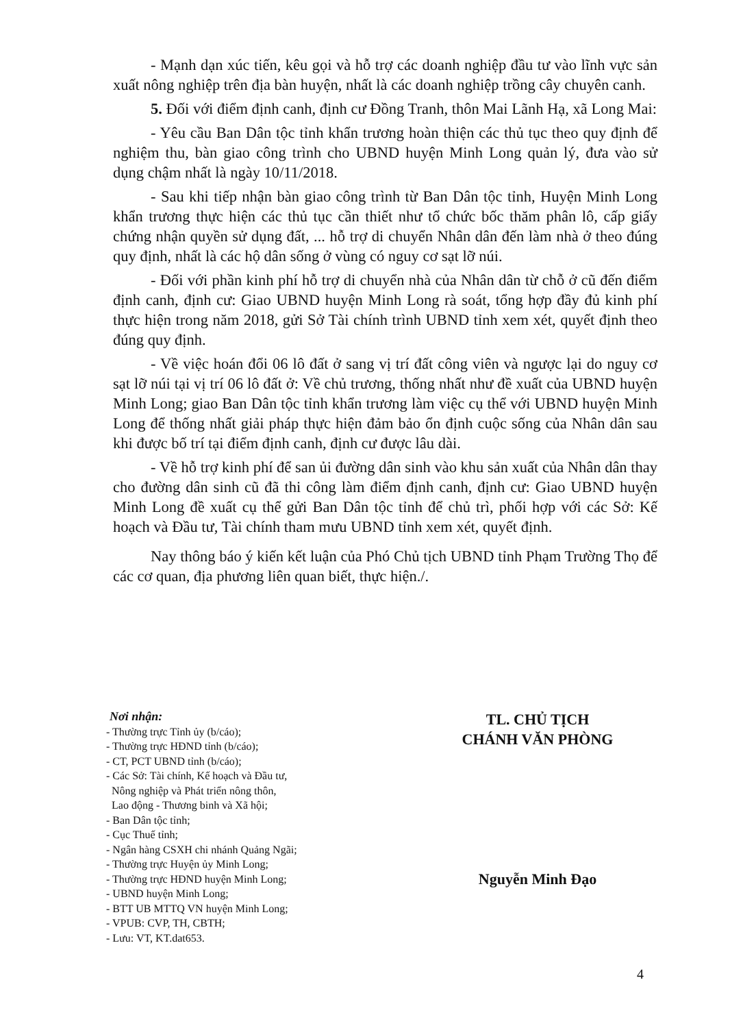- Mạnh dạn xúc tiến, kêu gọi và hỗ trợ các doanh nghiệp đầu tư vào lĩnh vực sản xuất nông nghiệp trên địa bàn huyện, nhất là các doanh nghiệp trồng cây chuyên canh.
5. Đối với điểm định canh, định cư Đồng Tranh, thôn Mai Lãnh Hạ, xã Long Mai:
- Yêu cầu Ban Dân tộc tỉnh khẩn trương hoàn thiện các thủ tục theo quy định để nghiệm thu, bàn giao công trình cho UBND huyện Minh Long quản lý, đưa vào sử dụng chậm nhất là ngày 10/11/2018.
- Sau khi tiếp nhận bàn giao công trình từ Ban Dân tộc tỉnh, Huyện Minh Long khẩn trương thực hiện các thủ tục cần thiết như tổ chức bốc thăm phân lô, cấp giấy chứng nhận quyền sử dụng đất, ... hỗ trợ di chuyển Nhân dân đến làm nhà ở theo đúng quy định, nhất là các hộ dân sống ở vùng có nguy cơ sạt lỡ núi.
- Đối với phần kinh phí hỗ trợ di chuyển nhà của Nhân dân từ chỗ ở cũ đến điểm định canh, định cư: Giao UBND huyện Minh Long rà soát, tổng hợp đầy đủ kinh phí thực hiện trong năm 2018, gửi Sở Tài chính trình UBND tỉnh xem xét, quyết định theo đúng quy định.
- Về việc hoán đổi 06 lô đất ở sang vị trí đất công viên và ngược lại do nguy cơ sạt lỡ núi tại vị trí 06 lô đất ở: Về chủ trương, thống nhất như đề xuất của UBND huyện Minh Long; giao Ban Dân tộc tỉnh khẩn trương làm việc cụ thể với UBND huyện Minh Long để thống nhất giải pháp thực hiện đảm bảo ổn định cuộc sống của Nhân dân sau khi được bố trí tại điểm định canh, định cư được lâu dài.
- Về hỗ trợ kinh phí để san ủi đường dân sinh vào khu sản xuất của Nhân dân thay cho đường dân sinh cũ đã thi công làm điểm định canh, định cư: Giao UBND huyện Minh Long đề xuất cụ thể gửi Ban Dân tộc tỉnh để chủ trì, phối hợp với các Sở: Kế hoạch và Đầu tư, Tài chính tham mưu UBND tỉnh xem xét, quyết định.
Nay thông báo ý kiến kết luận của Phó Chủ tịch UBND tỉnh Phạm Trường Thọ để các cơ quan, địa phương liên quan biết, thực hiện./.
Nơi nhận:
- Thường trực Tỉnh ủy (b/cáo);
- Thường trực HĐND tỉnh (b/cáo);
- CT, PCT UBND tỉnh (b/cáo);
- Các Sở: Tài chính, Kế hoạch và Đầu tư,
Nông nghiệp và Phát triển nông thôn,
Lao động - Thương binh và Xã hội;
- Ban Dân tộc tỉnh;
- Cục Thuế tỉnh;
- Ngân hàng CSXH chi nhánh Quảng Ngãi;
- Thường trực Huyện ủy Minh Long;
- Thường trực HĐND huyện Minh Long;
- UBND huyện Minh Long;
- BTT UB MTTQ VN huyện Minh Long;
- VPUB: CVP, TH, CBTH;
- Lưu: VT, KT.dat653.
TL. CHỦ TỊCH
CHÁNH VĂN PHÒNG
Nguyễn Minh Đạo
4